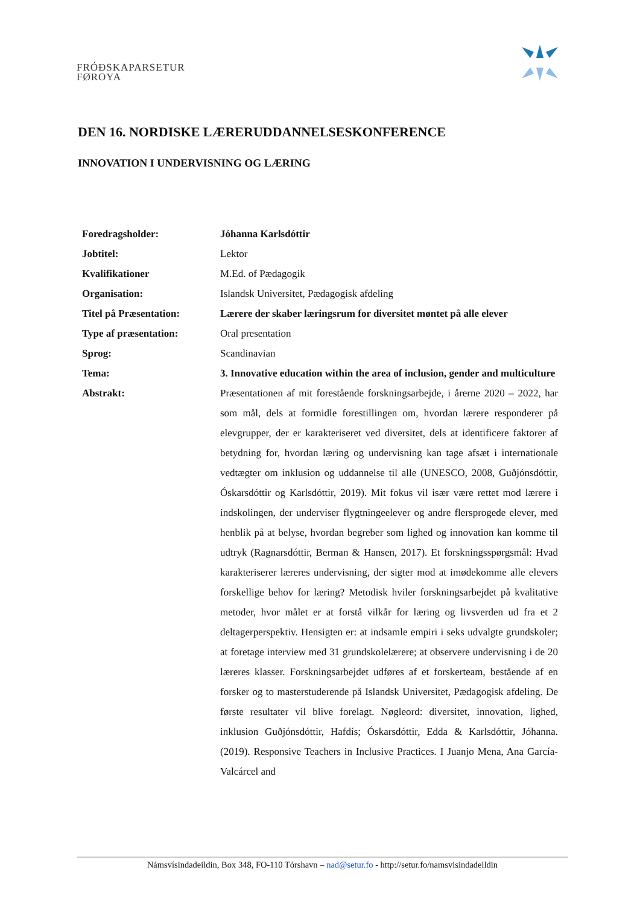FRÓÐSKAPARSETUR
FØROYA
DEN 16. NORDISKE LÆRERUDDANNELSESKONFERENCE
INNOVATION I UNDERVISNING OG LÆRING
| Foredragsholder: | Jóhanna Karlsdóttir |
| Jobtitel: | Lektor |
| Kvalifikationer | M.Ed. of Pædagogik |
| Organisation: | Islandsk Universitet, Pædagogisk afdeling |
| Titel på Præsentation: | Lærere der skaber læringsrum for diversitet møntet på alle elever |
| Type af præsentation: | Oral presentation |
| Sprog: | Scandinavian |
| Tema: | 3. Innovative education within the area of inclusion, gender and multiculture |
| Abstrakt: | Præsentationen af mit forestående forskningsarbejde, i årerne 2020 – 2022, har som mål, dels at formidle forestillingen om, hvordan lærere responderer på elevgrupper, der er karakteriseret ved diversitet, dels at identificere faktorer af betydning for, hvordan læring og undervisning kan tage afsæt i internationale vedtægter om inklusion og uddannelse til alle (UNESCO, 2008, Guðjónsdóttir, Óskarsdóttir og Karlsdóttir, 2019). Mit fokus vil især være rettet mod lærere i indskolingen, der underviser flygtningeelever og andre flersprogede elever, med henblik på at belyse, hvordan begreber som lighed og innovation kan komme til udtryk (Ragnarsdóttir, Berman & Hansen, 2017). Et forskningsspørgsmål: Hvad karakteriserer læreres undervisning, der sigter mod at imødekomme alle elevers forskellige behov for læring? Metodisk hviler forskningsarbejdet på kvalitative metoder, hvor målet er at forstå vilkår for læring og livsverden ud fra et 2 deltagerperspektiv. Hensigten er: at indsamle empiri i seks udvalgte grundskoler; at foretage interview med 31 grundskolelærere; at observere undervisning i de 20 læreres klasser. Forskningsarbejdet udføres af et forskerteam, bestående af en forsker og to masterstuderende på Islandsk Universitet, Pædagogisk afdeling. De første resultater vil blive forelagt. Nøgleord: diversitet, innovation, lighed, inklusion Guðjónsdóttir, Hafdís; Óskarsdóttir, Edda & Karlsdóttir, Jóhanna. (2019). Responsive Teachers in Inclusive Practices. I Juanjo Mena, Ana García-Valcárcel and |
Námsvísindadeildin, Box 348, FO-110 Tórshavn – nad@setur.fo - http://setur.fo/namsvisindadeildin